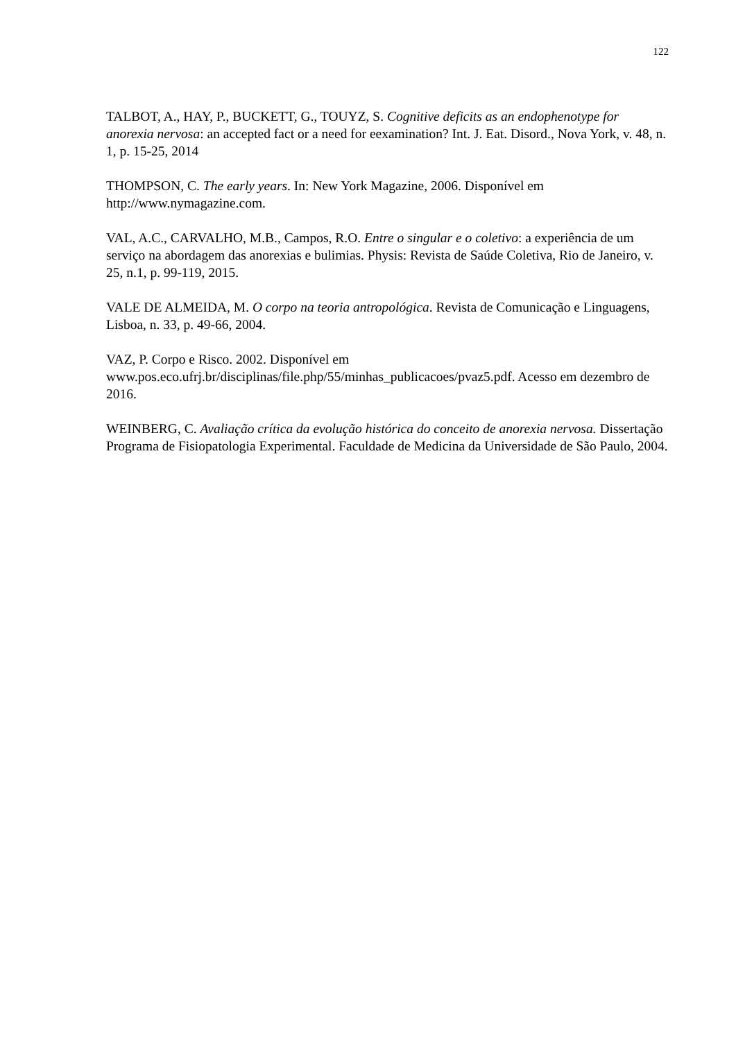122
TALBOT, A., HAY, P., BUCKETT, G., TOUYZ, S. Cognitive deficits as an endophenotype for anorexia nervosa: an accepted fact or a need for eexamination? Int. J. Eat. Disord., Nova York, v. 48, n. 1, p. 15-25, 2014
THOMPSON, C. The early years. In: New York Magazine, 2006. Disponível em
http://www.nymagazine.com.
VAL, A.C., CARVALHO, M.B., Campos, R.O. Entre o singular e o coletivo: a experiência de um serviço na abordagem das anorexias e bulimias. Physis: Revista de Saúde Coletiva, Rio de Janeiro, v. 25, n.1, p. 99-119, 2015.
VALE DE ALMEIDA, M. O corpo na teoria antropológica. Revista de Comunicação e Linguagens, Lisboa, n. 33, p. 49-66, 2004.
VAZ, P. Corpo e Risco. 2002. Disponível em
www.pos.eco.ufrj.br/disciplinas/file.php/55/minhas_publicacoes/pvaz5.pdf. Acesso em dezembro de 2016.
WEINBERG, C. Avaliação crítica da evolução histórica do conceito de anorexia nervosa. Dissertação Programa de Fisiopatologia Experimental. Faculdade de Medicina da Universidade de São Paulo, 2004.